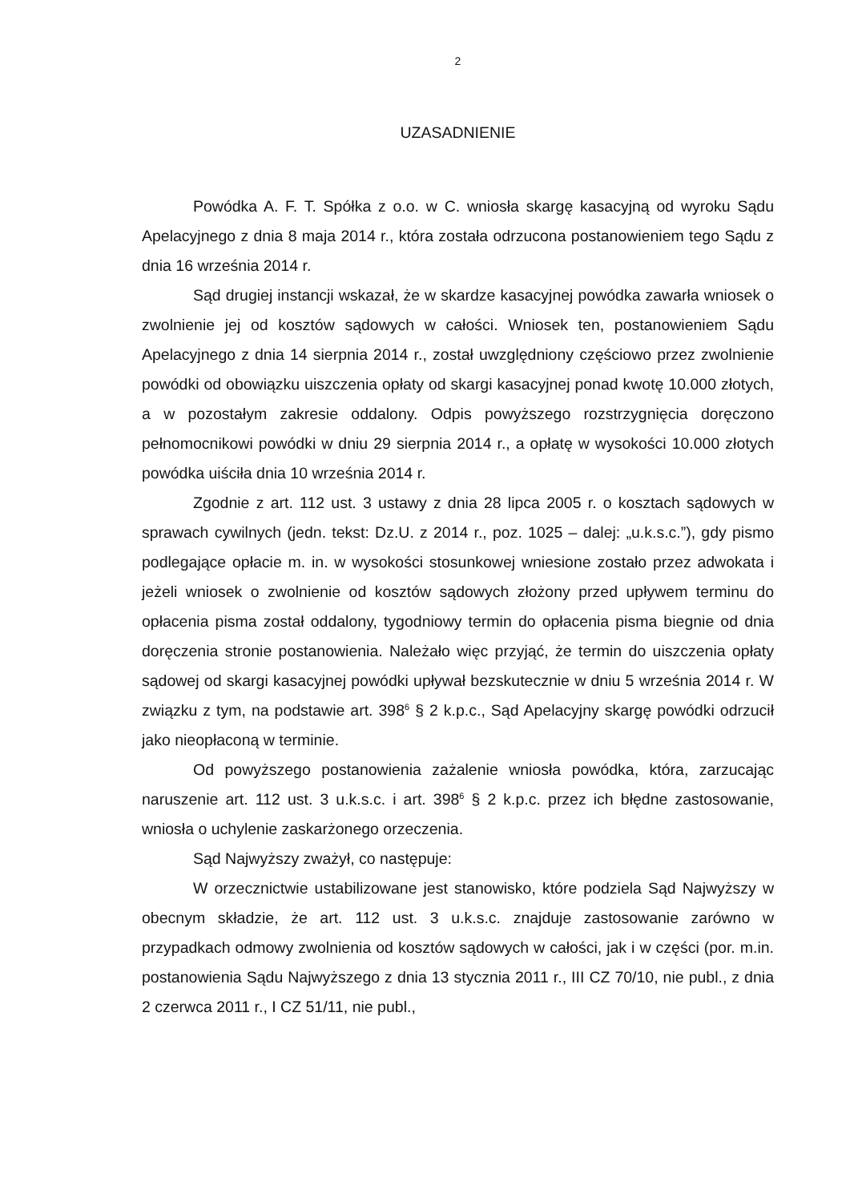2
UZASADNIENIE
Powódka A. F. T. Spółka z o.o. w C. wniosła skargę kasacyjną od wyroku Sądu Apelacyjnego z dnia 8 maja 2014 r., która została odrzucona postanowieniem tego Sądu z dnia 16 września 2014 r.
Sąd drugiej instancji wskazał, że w skardze kasacyjnej powódka zawarła wniosek o zwolnienie jej od kosztów sądowych w całości. Wniosek ten, postanowieniem Sądu Apelacyjnego z dnia 14 sierpnia 2014 r., został uwzględniony częściowo przez zwolnienie powódki od obowiązku uiszczenia opłaty od skargi kasacyjnej ponad kwotę 10.000 złotych, a w pozostałym zakresie oddalony. Odpis powyższego rozstrzygnięcia doręczono pełnomocnikowi powódki w dniu 29 sierpnia 2014 r., a opłatę w wysokości 10.000 złotych powódka uiściła dnia 10 września 2014 r.
Zgodnie z art. 112 ust. 3 ustawy z dnia 28 lipca 2005 r. o kosztach sądowych w sprawach cywilnych (jedn. tekst: Dz.U. z 2014 r., poz. 1025 – dalej: „u.k.s.c.”), gdy pismo podlegające opłacie m. in. w wysokości stosunkowej wniesione zostało przez adwokata i jeżeli wniosek o zwolnienie od kosztów sądowych złożony przed upływem terminu do opłacenia pisma został oddalony, tygodniowy termin do opłacenia pisma biegnie od dnia doręczenia stronie postanowienia. Należało więc przyjąć, że termin do uiszczenia opłaty sądowej od skargi kasacyjnej powódki upływał bezskutecznie w dniu 5 września 2014 r. W związku z tym, na podstawie art. 398<sup>6</sup> § 2 k.p.c., Sąd Apelacyjny skargę powódki odrzucił jako nieopłaconą w terminie.
Od powyższego postanowienia zażalenie wniosła powódka, która, zarzucając naruszenie art. 112 ust. 3 u.k.s.c. i art. 398<sup>6</sup> § 2 k.p.c. przez ich błędne zastosowanie, wniosła o uchylenie zaskarżonego orzeczenia.
Sąd Najwyższy zważył, co następuje:
W orzecznictwie ustabilizowane jest stanowisko, które podziela Sąd Najwyższy w obecnym składzie, że art. 112 ust. 3 u.k.s.c. znajduje zastosowanie zarówno w przypadkach odmowy zwolnienia od kosztów sądowych w całości, jak i w części (por. m.in. postanowienia Sądu Najwyższego z dnia 13 stycznia 2011 r., III CZ 70/10, nie publ., z dnia 2 czerwca 2011 r., I CZ 51/11, nie publ.,